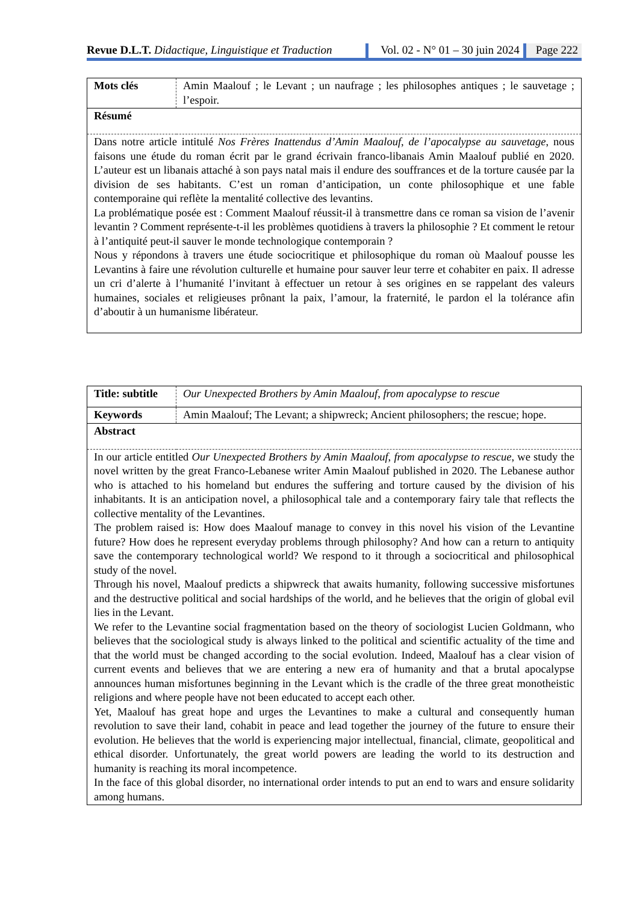Revue D.L.T. Didactique, Linguistique et Traduction
Vol. 02 - N° 01 – 30 juin 2024 Page 222
| Mots clés | Amin Maalouf ; le Levant ; un naufrage ; les philosophes antiques ; le sauvetage ; l’espoir. |
| Résumé | |
| Dans notre article intitulé Nos Frères Inattendus d’Amin Maalouf, de l’apocalypse au sauvetage , nous faisons une étude du roman écrit par le grand écrivain franco-libanais Amin Maalouf publié en 2020. L’auteur est un libanais attaché à son pays natal mais il endure des souffrances et de la torture causée par la division de ses habitants. C’est un roman d’anticipation, un conte philosophique et une fable contemporaine qui reflète la mentalité collective des levantins. La problématique posée est : Comment Maalouf réussit-il à transmettre dans ce roman sa vision de l’avenir levantin ? Comment représente-t-il les problèmes quotidiens à travers la philosophie ? Et comment le retour à l’antiquité peut-il sauver le monde technologique contemporain ? Nous y répondons à travers une étude sociocritique et philosophique du roman où Maalouf pousse les Levantins à faire une révolution culturelle et humaine pour sauver leur terre et cohabiter en paix. Il adresse un cri d’alerte à l’humanité l’invitant à effectuer un retour à ses origines en se rappelant des valeurs humaines, sociales et religieuses prônant la paix, l’amour, la fraternité, le pardon el la tolérance afin d’aboutir à un humanisme libérateur. | |
| Title: subtitle | Our Unexpected Brothers by Amin Maalouf, from apocalypse to rescue |
| Keywords | Amin Maalouf; The Levant; a shipwreck; Ancient philosophers; the rescue; hope. |
| Abstract | |
| In our article entitled Our Unexpected Brothers by Amin Maalouf, from apocalypse to rescue , we study the novel written by the great Franco-Lebanese writer Amin Maalouf published in 2020. The Lebanese author who is attached to his homeland but endures the suffering and torture caused by the division of his inhabitants. It is an anticipation novel, a philosophical tale and a contemporary fairy tale that reflects the collective mentality of the Levantines. The problem raised is: How does Maalouf manage to convey in this novel his vision of the Levantine future? How does he represent everyday problems through philosophy? And how can a return to antiquity save the contemporary technological world? We respond to it through a sociocritical and philosophical study of the novel. Through his novel, Maalouf predicts a shipwreck that awaits humanity, following successive misfortunes and the destructive political and social hardships of the world, and he believes that the origin of global evil lies in the Levant. We refer to the Levantine social fragmentation based on the theory of sociologist Lucien Goldmann, who believes that the sociological study is always linked to the political and scientific actuality of the time and that the world must be changed according to the social evolution. Indeed, Maalouf has a clear vision of current events and believes that we are entering a new era of humanity and that a brutal apocalypse announces human misfortunes beginning in the Levant which is the cradle of the three great monotheistic religions and where people have not been educated to accept each other. Yet, Maalouf has great hope and urges the Levantines to make a cultural and consequently human revolution to save their land, cohabit in peace and lead together the journey of the future to ensure their evolution. He believes that the world is experiencing major intellectual, financial, climate, geopolitical and ethical disorder. Unfortunately, the great world powers are leading the world to its destruction and humanity is reaching its moral incompetence. In the face of this global disorder, no international order intends to put an end to wars and ensure solidarity among humans. | |